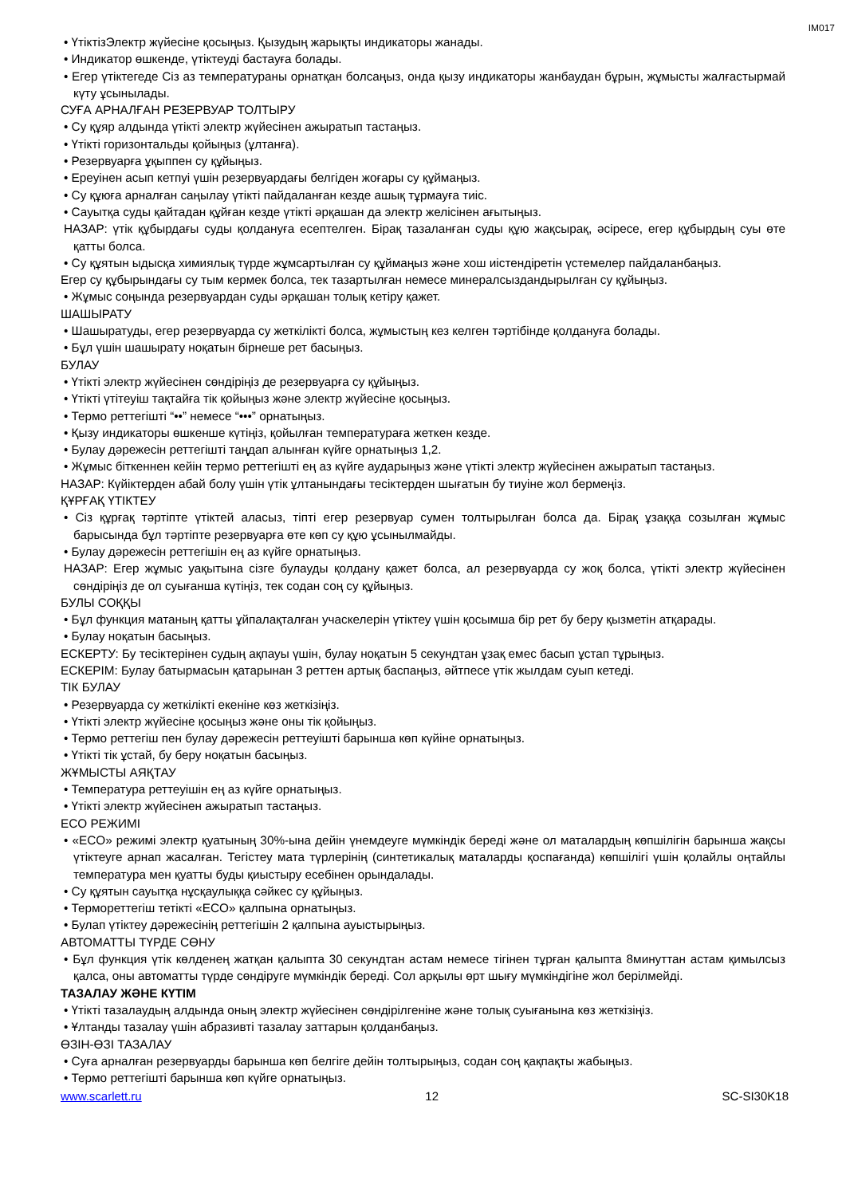IM017
• ҮтіктізЭлектр жүйесіне қосыңыз. Қызудың жарықты индикаторы жанады.
• Индикатор өшкенде, үтіктеуді бастауға болады.
• Егер үтіктегеде Сіз аз температураны орнатқан болсаңыз, онда қызу индикаторы жанбаудан бұрын, жұмысты жалғастырмай күту ұсынылады.
СУҒА АРНАЛҒАН РЕЗЕРВУАР ТОЛТЫРУ
• Су құяр алдында үтікті электр жүйесінен ажыратып тастаңыз.
• Үтікті горизонтальды қойыңыз (ұлтанға).
• Резервуарға ұқыппен су құйыңыз.
• Ереуінен асып кетпуі үшін резервуардағы белгіден жоғары су құймаңыз.
• Су құюға арналған саңылау үтікті пайдаланған кезде ашық тұрмауға тиіс.
• Сауытқа суды қайтадан құйған кезде үтікті әрқашан да электр желісінен ағытыңыз.
НАЗАР: үтік құбырдағы суды қолдануға есептелген. Бірақ тазаланған суды құю жақсырақ, әсіресе, егер құбырдың суы өте қатты болса.
• Су құятын ыдысқа химиялық түрде жұмсартылған су құймаңыз және хош иістендіретін үстемелер пайдаланбаңыз.
Егер су құбырындағы су тым кермек болса, тек тазартылған немесе минералсыздандырылған су құйыңыз.
• Жұмыс соңында резервуардан суды әрқашан толық кетіру қажет.
ШАШЫРАТУ
• Шашыратуды, егер резервуарда су жеткілікті болса, жұмыстың кез келген тәртібінде қолдануға болады.
• Бұл үшін шашырату ноқатын бірнеше рет басыңыз.
БУЛАУ
• Үтікті электр жүйесінен сөндіріңіз де резервуарға су құйыңыз.
• Үтікті үтітеуіш тақтайға тік қойыңыз және электр жүйесіне қосыңыз.
• Термо реттегішті “••” немесе “•••” орнатыңыз.
• Қызу индикаторы өшкенше күтіңіз, қойылған температураға жеткен кезде.
• Булау дәрежесін реттегішті таңдап алынған күйге орнатыңыз 1,2.
• Жұмыс біткеннен кейін термо реттегішті ең аз күйге аударыңыз және үтікті электр жүйесінен ажыратып тастаңыз.
НАЗАР: Күйіктерден абай болу үшін үтік ұлтанындағы тесіктерден шығатын бу тиуіне жол бермеңіз.
ҚҰРҒАҚ ҮТІКТЕУ
• Сіз құрғақ тәртіпте үтіктей аласыз, тіпті егер резервуар сумен толтырылған болса да. Бірақ ұзаққа созылған жұмыс барысында бұл тәртіпте резервуарға өте көп су құю ұсынылмайды.
• Булау дәрежесін реттегішін ең аз күйге орнатыңыз.
НАЗАР: Егер жұмыс уақытына сізге булауды қолдану қажет болса, ал резервуарда су жоқ болса, үтікті электр жүйесінен сөндіріңіз де ол суығанша күтіңіз, тек содан соң су құйыңыз.
БУЛЫ СОҚҚЫ
• Бұл функция матаның қатты ұйпалақталған учаскелерін үтіктеу үшін қосымша бір рет бу беру қызметін атқарады.
• Булау ноқатын басыңыз.
ЕСКЕРТУ: Бу тесіктерінен судың ақпауы үшін, булау ноқатын 5 секундтан ұзақ емес басып ұстап тұрыңыз.
ЕСКЕРІМ: Булау батырмасын қатарынан 3 реттен артық баспаңыз, әйтпесе үтік жылдам суып кетеді.
ТІК БУЛАУ
• Резервуарда су жеткілікті екеніне көз жеткізіңіз.
• Үтікті электр жүйесіне қосыңыз және оны тік қойыңыз.
• Термо реттегіш пен булау дәрежесін реттеуішті барынша көп күйіне орнатыңыз.
• Үтікті тік ұстай, бу беру ноқатын басыңыз.
ЖҰМЫСТЫ АЯҚТАУ
• Температура реттеуішін ең аз күйге орнатыңыз.
• Үтікті электр жүйесінен ажыратып тастаңыз.
ECO РЕЖИМІ
• «ECO» режимі электр қуатының 30%-ына дейін үнемдеуге мүмкіндік береді және ол маталардың көпшілігін барынша жақсы үтіктеуге арнап жасалған. Тегістеу мата түрлерінің (синтетикалық маталарды қоспағанда) көпшілігі үшін қолайлы оңтайлы температура мен қуатты буды қиыстыру есебінен орындалады.
• Су құятын сауытқа нұсқаулыққа сәйкес су құйыңыз.
• Термореттегіш тетікті «ECO» қалпына орнатыңыз.
• Булап үтіктеу дәрежесінің реттегішін 2 қалпына ауыстырыңыз.
АВТОМАТТЫ ТҮРДЕ СӨНУ
• Бұл функция үтік көлденең жатқан қалыпта 30 секундтан астам немесе тігінен тұрған қалыпта 8минуттан астам қимылсыз қалса, оны автоматты түрде сөндіруге мүмкіндік береді. Сол арқылы өрт шығу мүмкіндігіне жол берілмейді.
ТАЗАЛАУ ЖӘНЕ КҮТІМ
• Үтікті тазалаудың алдында оның электр жүйесінен сөндірілгеніне және толық суығанына көз жеткізіңіз.
• Ұлтанды тазалау үшін абразивті тазалау заттарын қолданбаңыз.
ӨЗІН-ӨЗІ ТАЗАЛАУ
• Суға арналған резервуарды барынша көп белгіге дейін толтырыңыз, содан соң қақпақты жабыңыз.
• Термо реттегішті барынша көп күйге орнатыңыз.
www.scarlett.ru 12 SC-SI30K18